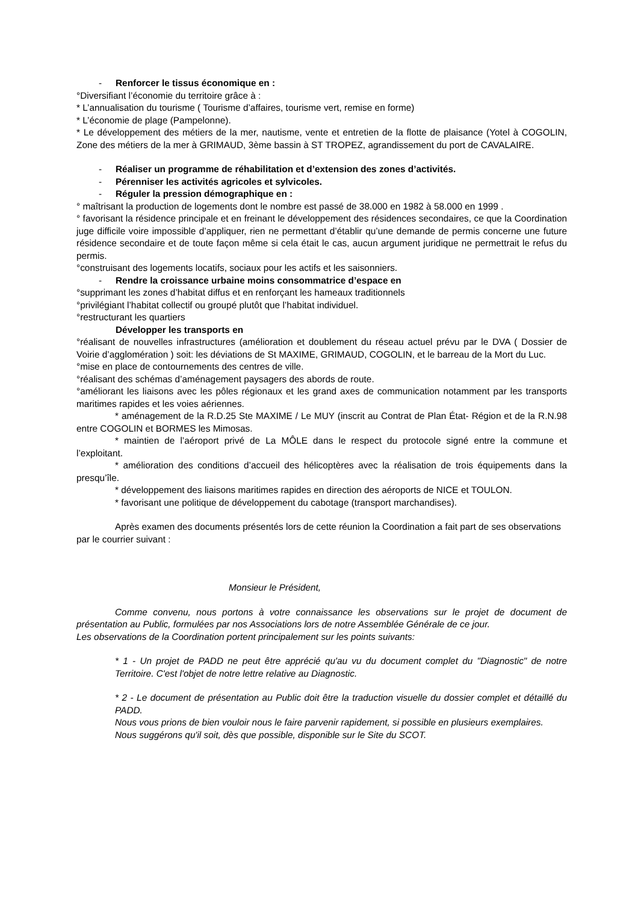- Renforcer le tissus économique en :
°Diversifiant l’économie du territoire grâce à :
* L’annualisation du tourisme ( Tourisme d’affaires, tourisme vert, remise en forme)
* L’économie de plage (Pampelonne).
* Le développement des métiers de la mer, nautisme, vente et entretien de la flotte de plaisance (Yotel à COGOLIN, Zone des métiers de la mer à GRIMAUD, 3ème bassin à ST TROPEZ, agrandissement du port de CAVALAIRE.
- Réaliser un programme de réhabilitation et d’extension des zones d’activités.
- Pérenniser les activités agricoles et sylvicoles.
- Réguler la pression démographique en :
° maîtrisant la production de logements dont le nombre est passé de 38.000 en 1982 à 58.000 en 1999 .
° favorisant la résidence principale et en freinant le développement des résidences secondaires, ce que la Coordination juge difficile voire impossible d’appliquer, rien ne permettant d’établir qu’une demande de permis concerne une future résidence secondaire et de toute façon même si cela était le cas, aucun argument juridique ne permettrait le refus du permis.
°construisant des logements locatifs, sociaux pour les actifs et les saisonniers.
- Rendre la croissance urbaine moins consommatrice d’espace en
°supprimant les zones d’habitat diffus et en renforçant les hameaux traditionnels
°privilégiant l’habitat collectif ou groupé plutôt que l’habitat individuel.
°restructurant les quartiers
Développer les transports en
°réalisant de nouvelles infrastructures (amélioration et doublement du réseau actuel prévu par le DVA ( Dossier de Voirie d’agglomération ) soit: les déviations de St MAXIME, GRIMAUD, COGOLIN, et le barreau de la Mort du Luc.
°mise en place de contournements des centres de ville.
°réalisant des schémas d’aménagement paysagers des abords de route.
°améliorant les liaisons avec les pôles régionaux et les grand axes de communication notamment par les transports maritimes rapides et les voies aériennes.
* aménagement de la R.D.25 Ste MAXIME / Le MUY (inscrit au Contrat de Plan État- Région et de la R.N.98 entre COGOLIN et BORMES les Mimosas.
* maintien de l’aéroport privé de La MÔLE dans le respect du protocole signé entre la commune et l’exploitant.
* amélioration des conditions d’accueil des hélicoptères avec la réalisation de trois équipements dans la presqu’île.
* développement des liaisons maritimes rapides en direction des aéroports de NICE et TOULON.
* favorisant une politique de développement du cabotage (transport marchandises).
Après examen des documents présentés lors de cette réunion la Coordination a fait part de ses observations par le courrier suivant :
Monsieur le Président,
Comme convenu, nous portons à votre connaissance les observations sur le projet de document de présentation au Public, formulées par nos Associations lors de notre Assemblée Générale de ce jour.
Les observations de la Coordination portent principalement sur les points suivants:
* 1 - Un projet de PADD ne peut être apprécié qu'au vu du document complet du "Diagnostic" de notre Territoire. C'est l'objet de notre lettre relative au Diagnostic.
* 2 - Le document de présentation au Public doit être la traduction visuelle du dossier complet et détaillé du PADD.
Nous vous prions de bien vouloir nous le faire parvenir rapidement, si possible en plusieurs exemplaires.
Nous suggérons qu'il soit, dès que possible, disponible sur le Site du SCOT.